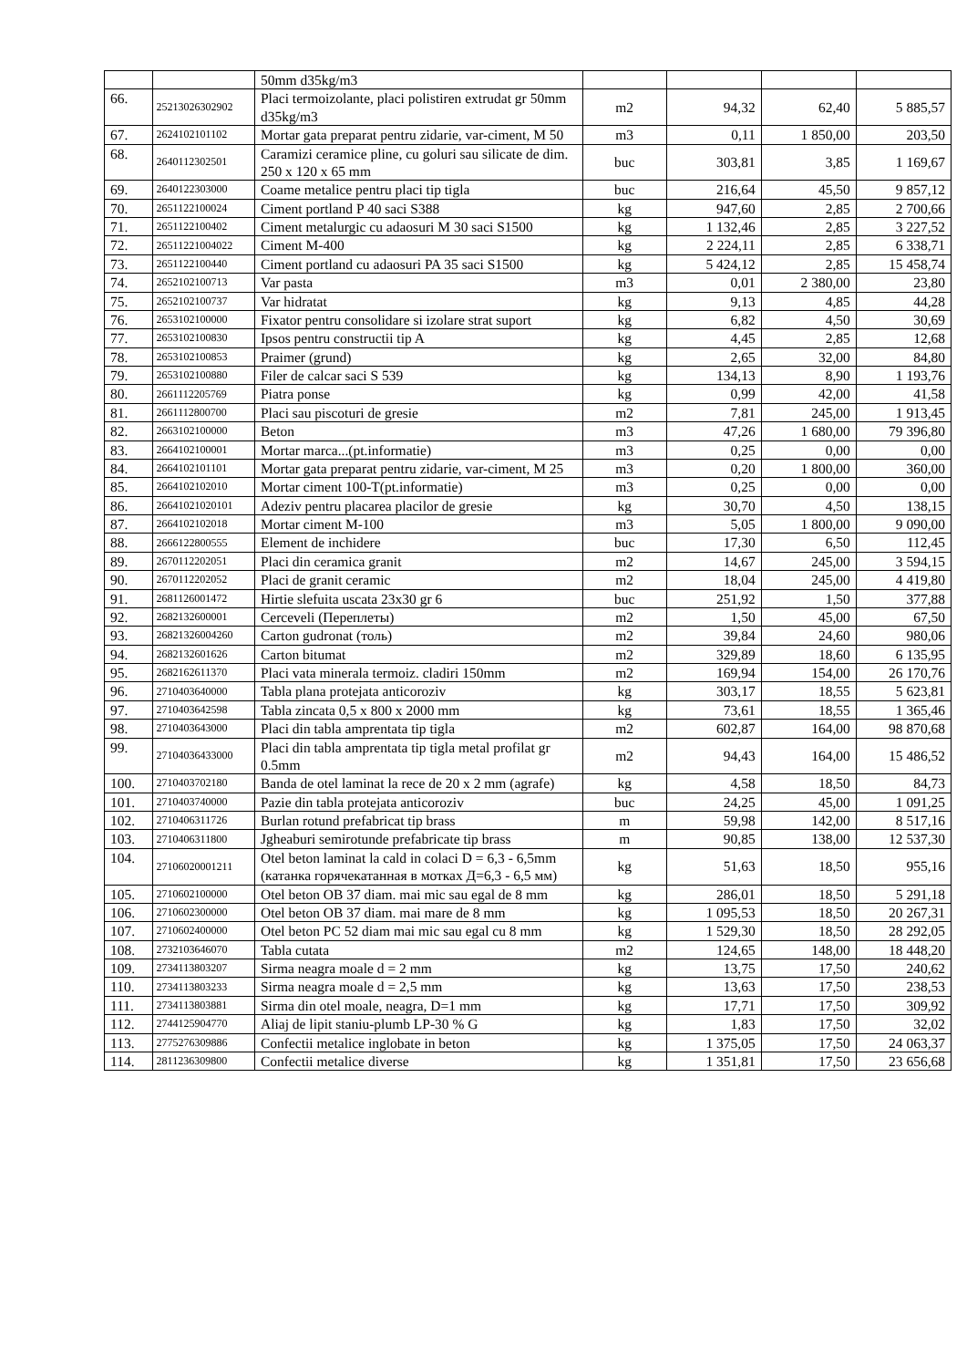| | | 50mm d35kg/m3 | | | | |
| 66. | 25213026302902 | Placi termoizolante, placi polistiren extrudat gr 50mm d35kg/m3 | m2 | 94,32 | 62,40 | 5 885,57 |
| 67. | 2624102101102 | Mortar gata preparat pentru zidarie, var-ciment, M 50 | m3 | 0,11 | 1 850,00 | 203,50 |
| 68. | 2640112302501 | Caramizi ceramice pline, cu goluri sau silicate de dim. 250 x 120 x 65 mm | buc | 303,81 | 3,85 | 1 169,67 |
| 69. | 2640122303000 | Coame metalice pentru placi tip tigla | buc | 216,64 | 45,50 | 9 857,12 |
| 70. | 2651122100024 | Ciment portland P 40 saci S388 | kg | 947,60 | 2,85 | 2 700,66 |
| 71. | 2651122100402 | Ciment metalurgic cu adaosuri M 30 saci S1500 | kg | 1 132,46 | 2,85 | 3 227,52 |
| 72. | 26511221004022 | Ciment M-400 | kg | 2 224,11 | 2,85 | 6 338,71 |
| 73. | 2651122100440 | Ciment portland cu adaosuri PA 35 saci S1500 | kg | 5 424,12 | 2,85 | 15 458,74 |
| 74. | 2652102100713 | Var pasta | m3 | 0,01 | 2 380,00 | 23,80 |
| 75. | 2652102100737 | Var hidratat | kg | 9,13 | 4,85 | 44,28 |
| 76. | 2653102100000 | Fixator pentru consolidare si izolare strat suport | kg | 6,82 | 4,50 | 30,69 |
| 77. | 2653102100830 | Ipsos pentru constructii tip A | kg | 4,45 | 2,85 | 12,68 |
| 78. | 2653102100853 | Praimer (grund) | kg | 2,65 | 32,00 | 84,80 |
| 79. | 2653102100880 | Filer de calcar saci S 539 | kg | 134,13 | 8,90 | 1 193,76 |
| 80. | 2661112205769 | Piatra ponse | kg | 0,99 | 42,00 | 41,58 |
| 81. | 2661112800700 | Placi sau piscoturi de gresie | m2 | 7,81 | 245,00 | 1 913,45 |
| 82. | 2663102100000 | Beton | m3 | 47,26 | 1 680,00 | 79 396,80 |
| 83. | 2664102100001 | Mortar marca...(pt.informatie) | m3 | 0,25 | 0,00 | 0,00 |
| 84. | 2664102101101 | Mortar gata preparat pentru zidarie, var-ciment, M 25 | m3 | 0,20 | 1 800,00 | 360,00 |
| 85. | 2664102102010 | Mortar ciment 100-T(pt.informatie) | m3 | 0,25 | 0,00 | 0,00 |
| 86. | 26641021020101 | Adeziv pentru placarea placilor de gresie | kg | 30,70 | 4,50 | 138,15 |
| 87. | 2664102102018 | Mortar ciment M-100 | m3 | 5,05 | 1 800,00 | 9 090,00 |
| 88. | 2666122800555 | Element de inchidere | buc | 17,30 | 6,50 | 112,45 |
| 89. | 2670112202051 | Placi din ceramica granit | m2 | 14,67 | 245,00 | 3 594,15 |
| 90. | 2670112202052 | Placi de granit ceramic | m2 | 18,04 | 245,00 | 4 419,80 |
| 91. | 2681126001472 | Hirtie slefuita uscata 23x30 gr 6 | buc | 251,92 | 1,50 | 377,88 |
| 92. | 2682132600001 | Cerceveli (Переплеты) | m2 | 1,50 | 45,00 | 67,50 |
| 93. | 26821326004260 | Carton gudronat (толь) | m2 | 39,84 | 24,60 | 980,06 |
| 94. | 2682132601626 | Carton bitumat | m2 | 329,89 | 18,60 | 6 135,95 |
| 95. | 2682162611370 | Placi vata minerala termoiz. cladiri 150mm | m2 | 169,94 | 154,00 | 26 170,76 |
| 96. | 2710403640000 | Tabla plana protejata anticoroziv | kg | 303,17 | 18,55 | 5 623,81 |
| 97. | 2710403642598 | Tabla zincata 0,5 x 800 x 2000 mm | kg | 73,61 | 18,55 | 1 365,46 |
| 98. | 2710403643000 | Placi din tabla amprentata tip tigla | m2 | 602,87 | 164,00 | 98 870,68 |
| 99. | 27104036433000 | Placi din tabla amprentata tip tigla metal profilat gr 0.5mm | m2 | 94,43 | 164,00 | 15 486,52 |
| 100. | 2710403702180 | Banda de otel laminat la rece de 20 x 2 mm (agrafe) | kg | 4,58 | 18,50 | 84,73 |
| 101. | 2710403740000 | Pazie din tabla protejata anticoroziv | buc | 24,25 | 45,00 | 1 091,25 |
| 102. | 2710406311726 | Burlan rotund prefabricat tip brass | m | 59,98 | 142,00 | 8 517,16 |
| 103. | 2710406311800 | Jgheaburi semirotunde prefabricate tip brass | m | 90,85 | 138,00 | 12 537,30 |
| 104. | 27106020001211 | Otel beton laminat la cald in colaci D = 6,3 - 6,5mm (катанка горячекатанная в мотках Д=6,3 - 6,5 мм) | kg | 51,63 | 18,50 | 955,16 |
| 105. | 2710602100000 | Otel beton OB 37 diam. mai mic sau egal de 8 mm | kg | 286,01 | 18,50 | 5 291,18 |
| 106. | 2710602300000 | Otel beton OB 37 diam. mai mare de 8 mm | kg | 1 095,53 | 18,50 | 20 267,31 |
| 107. | 2710602400000 | Otel beton PC 52 diam mai mic sau egal cu 8 mm | kg | 1 529,30 | 18,50 | 28 292,05 |
| 108. | 2732103646070 | Tabla cutata | m2 | 124,65 | 148,00 | 18 448,20 |
| 109. | 2734113803207 | Sirma neagra moale d = 2 mm | kg | 13,75 | 17,50 | 240,62 |
| 110. | 2734113803233 | Sirma neagra moale d = 2,5 mm | kg | 13,63 | 17,50 | 238,53 |
| 111. | 2734113803881 | Sirma din otel moale, neagra, D=1 mm | kg | 17,71 | 17,50 | 309,92 |
| 112. | 2744125904770 | Aliaj de lipit staniu-plumb LP-30 % G | kg | 1,83 | 17,50 | 32,02 |
| 113. | 2775276309886 | Confectii metalice inglobate in beton | kg | 1 375,05 | 17,50 | 24 063,37 |
| 114. | 2811236309800 | Confectii metalice diverse | kg | 1 351,81 | 17,50 | 23 656,68 |